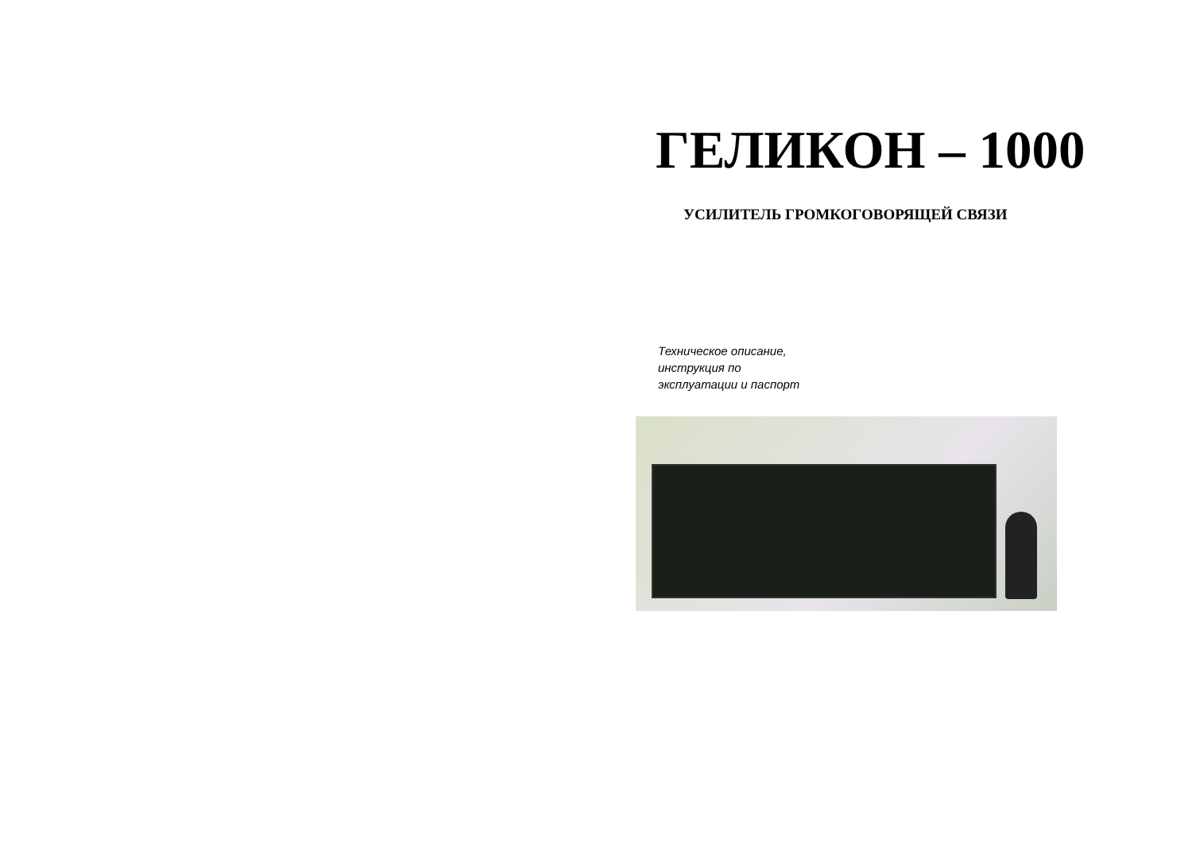ГЕЛИКОН – 1000
УСИЛИТЕЛЬ ГРОМКОГОВОРЯЩЕЙ СВЯЗИ
Техническое описание,
инструкция по
эксплуатации и паспорт